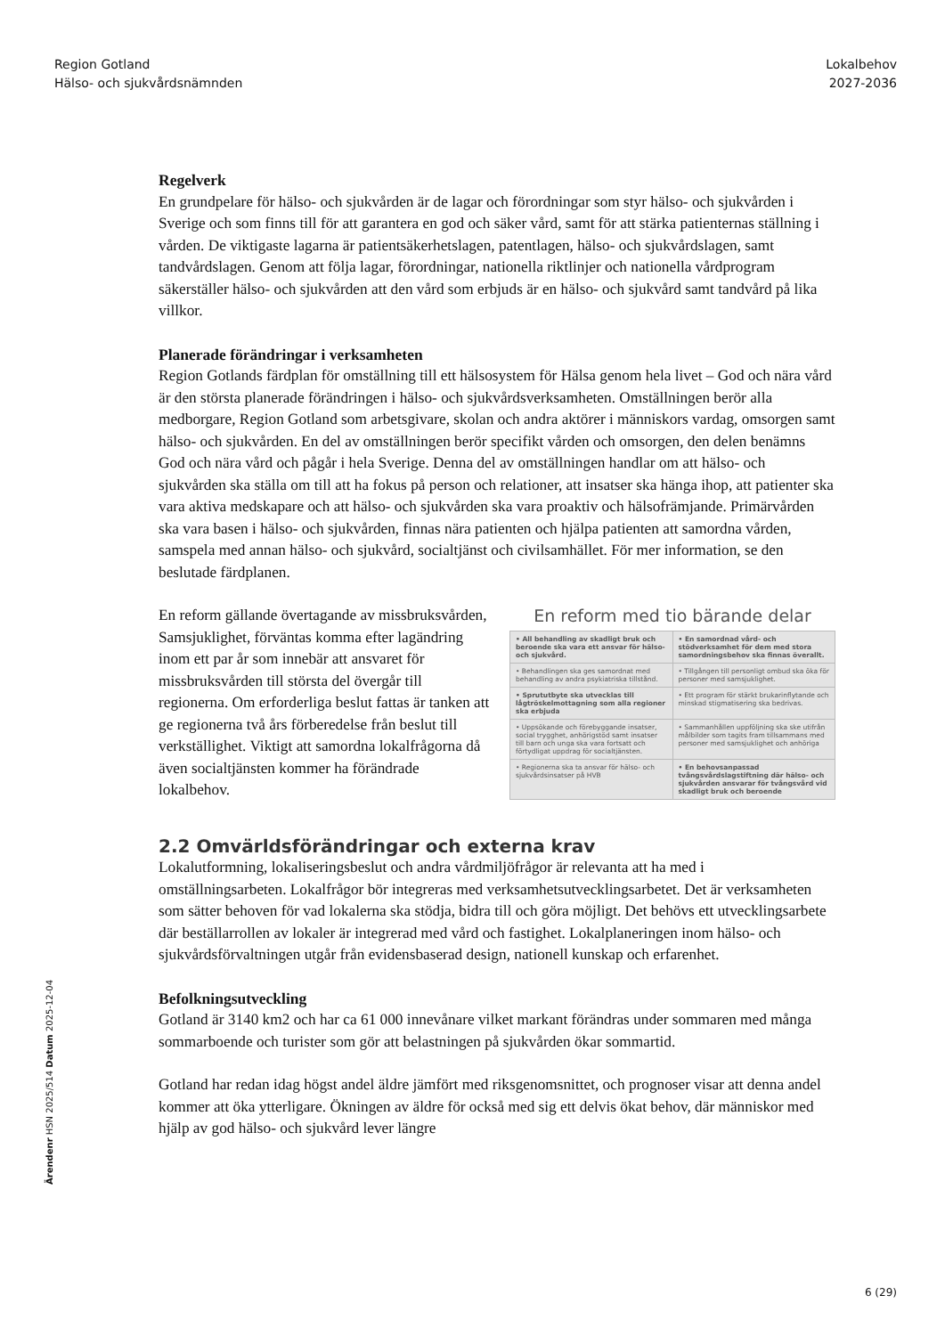Region Gotland
Hälso- och sjukvårdsnämnden
Lokalbehov
2027-2036
Regelverk
En grundpelare för hälso- och sjukvården är de lagar och förordningar som styr hälso- och sjukvården i Sverige och som finns till för att garantera en god och säker vård, samt för att stärka patienternas ställning i vården. De viktigaste lagarna är patientsäkerhetslagen, patentlagen, hälso- och sjukvårdslagen, samt tandvårdslagen. Genom att följa lagar, förordningar, nationella riktlinjer och nationella vårdprogram säkerställer hälso- och sjukvården att den vård som erbjuds är en hälso- och sjukvård samt tandvård på lika villkor.
Planerade förändringar i verksamheten
Region Gotlands färdplan för omställning till ett hälsosystem för Hälsa genom hela livet – God och nära vård är den största planerade förändringen i hälso- och sjukvårdsverksamheten. Omställningen berör alla medborgare, Region Gotland som arbetsgivare, skolan och andra aktörer i människors vardag, omsorgen samt hälso- och sjukvården. En del av omställningen berör specifikt vården och omsorgen, den delen benämns God och nära vård och pågår i hela Sverige. Denna del av omställningen handlar om att hälso- och sjukvården ska ställa om till att ha fokus på person och relationer, att insatser ska hänga ihop, att patienter ska vara aktiva medskapare och att hälso- och sjukvården ska vara proaktiv och hälsofrämjande. Primärvården ska vara basen i hälso- och sjukvården, finnas nära patienten och hjälpa patienten att samordna vården, samspela med annan hälso- och sjukvård, socialtjänst och civilsamhället. För mer information, se den beslutade färdplanen.
En reform gällande övertagande av missbruksvården, Samsjuklighet, förväntas komma efter lagändring inom ett par år som innebär att ansvaret för missbruksvården till största del övergår till regionerna. Om erforderliga beslut fattas är tanken att ge regionerna två års förberedelse från beslut till verkställighet. Viktigt att samordna lokalfrågorna då även socialtjänsten kommer ha förändrade lokalbehov.
En reform med tio bärande delar
| • All behandling av skadligt bruk och beroende ska vara ett ansvar för hälso- och sjukvård. | • En samordnad vård- och stödverksamhet för dem med stora samordningsbehov ska finnas överallt. |
| • Behandlingen ska ges samordnat med behandling av andra psykiatriska tillstånd. | • Tillgången till personligt ombud ska öka för personer med samsjuklighet. |
| • Sprututbyte ska utvecklas till lågtröskelmottagning som alla regioner ska erbjuda | • Ett program för stärkt brukarinflytande och minskad stigmatisering ska bedrivas. |
| • Uppsökande och förebyggande insatser, social trygghet, anhörigstöd samt insatser till barn och unga ska vara fortsatt och förtydligat uppdrag för socialtjänsten. | • Sammanhållen uppföljning ska ske utifrån målbilder som tagits fram tillsammans med personer med samsjuklighet och anhöriga |
| • Regionerna ska ta ansvar för hälso- och sjukvårdsinsatser på HVB | • En behovsanpassad tvångsvårdslagstiftning där hälso- och sjukvården ansvarar för tvångsvård vid skadligt bruk och beroende |
2.2 Omvärldsförändringar och externa krav
Lokalutformning, lokaliseringsbeslut och andra vårdmiljöfrågor är relevanta att ha med i omställningsarbeten. Lokalfrågor bör integreras med verksamhetsutvecklingsarbetet. Det är verksamheten som sätter behoven för vad lokalerna ska stödja, bidra till och göra möjligt. Det behövs ett utvecklingsarbete där beställarrollen av lokaler är integrerad med vård och fastighet. Lokalplaneringen inom hälso- och sjukvårdsförvaltningen utgår från evidensbaserad design, nationell kunskap och erfarenhet.
Befolkningsutveckling
Gotland är 3140 km2 och har ca 61 000 innevånare vilket markant förändras under sommaren med många sommarboende och turister som gör att belastningen på sjukvården ökar sommartid.
Gotland har redan idag högst andel äldre jämfört med riksgenomsnittet, och prognoser visar att denna andel kommer att öka ytterligare. Ökningen av äldre för också med sig ett delvis ökat behov, där människor med hjälp av god hälso- och sjukvård lever längre
Ärendenr HSN 2025/514 Datum 2025-12-04
6 (29)